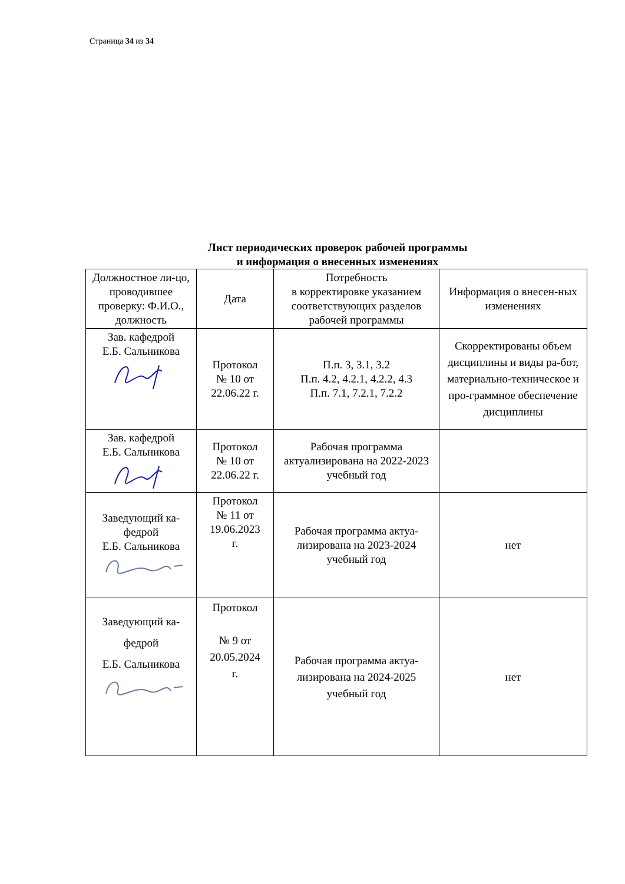Страница 34 из 34
Лист периодических проверок рабочей программы
и информация о внесенных изменениях
| Должностное ли-цо, проводившее проверку: Ф.И.О., должность | Дата | Потребность в корректировке указанием соответствующих разделов рабочей программы | Информация о внесен-ных изменениях |
| Зав. кафедрой Е.Б. Сальникова | Протокол № 10 от 22.06.22 г. | П.п. 3, 3.1, 3.2 П.п. 4.2, 4.2.1, 4.2.2, 4.3 П.п. 7.1, 7.2.1, 7.2.2 | Скорректированы объем дисциплины и виды ра-бот, материально-техническое и про-граммное обеспечение дисциплины |
| Зав. кафедрой Е.Б. Сальникова | Протокол № 10 от 22.06.22 г. | Рабочая программа актуализирована на 2022-2023 учебный год | |
| Заведующий ка-федрой Е.Б. Сальникова | Протокол № 11 от 19.06.2023 г. | Рабочая программа актуа-лизирована на 2023-2024 учебный год | нет |
| Заведующий ка-федрой Е.Б. Сальникова | Протокол № 9 от 20.05.2024 г. | Рабочая программа актуа-лизирована на 2024-2025 учебный год | нет |